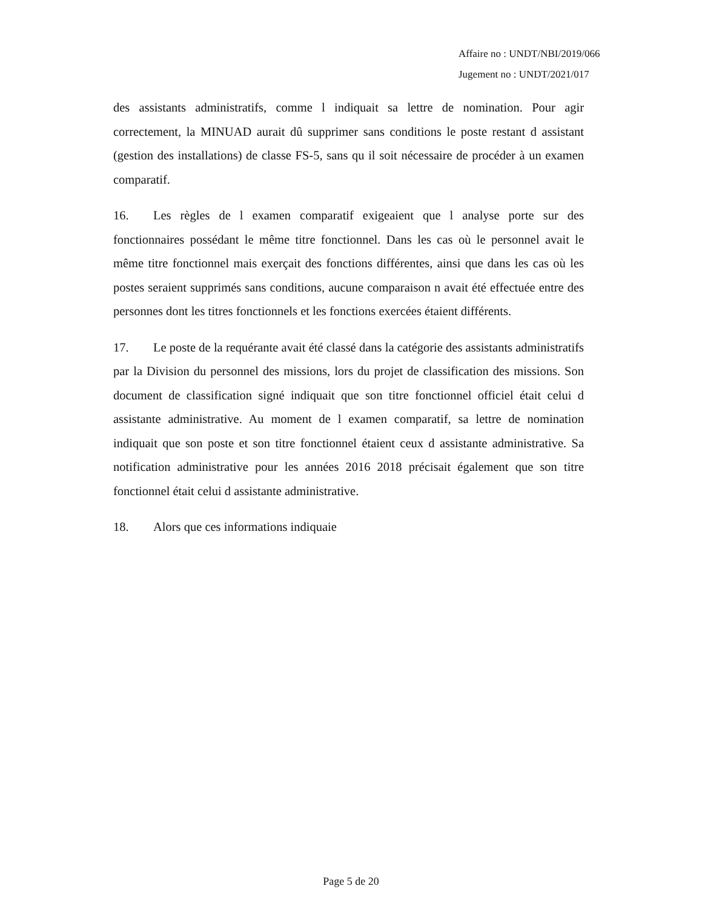Affaire no : UNDT/NBI/2019/066
Jugement no : UNDT/2021/017
des assistants administratifs, comme l indiquait sa lettre de nomination. Pour agir correctement, la MINUAD aurait dû supprimer sans conditions le poste restant d assistant (gestion des installations) de classe FS-5, sans qu il soit nécessaire de procéder à un examen comparatif.
16. Les règles de l examen comparatif exigeaient que l analyse porte sur des fonctionnaires possédant le même titre fonctionnel. Dans les cas où le personnel avait le même titre fonctionnel mais exerçait des fonctions différentes, ainsi que dans les cas où les postes seraient supprimés sans conditions, aucune comparaison n avait été effectuée entre des personnes dont les titres fonctionnels et les fonctions exercées étaient différents.
17. Le poste de la requérante avait été classé dans la catégorie des assistants administratifs par la Division du personnel des missions, lors du projet de classification des missions. Son document de classification signé indiquait que son titre fonctionnel officiel était celui d assistante administrative. Au moment de l examen comparatif, sa lettre de nomination indiquait que son poste et son titre fonctionnel étaient ceux d assistante administrative. Sa notification administrative pour les années 2016 2018 précisait également que son titre fonctionnel était celui d assistante administrative.
18. Alors que ces informations indiquaie
Page 5 de 20